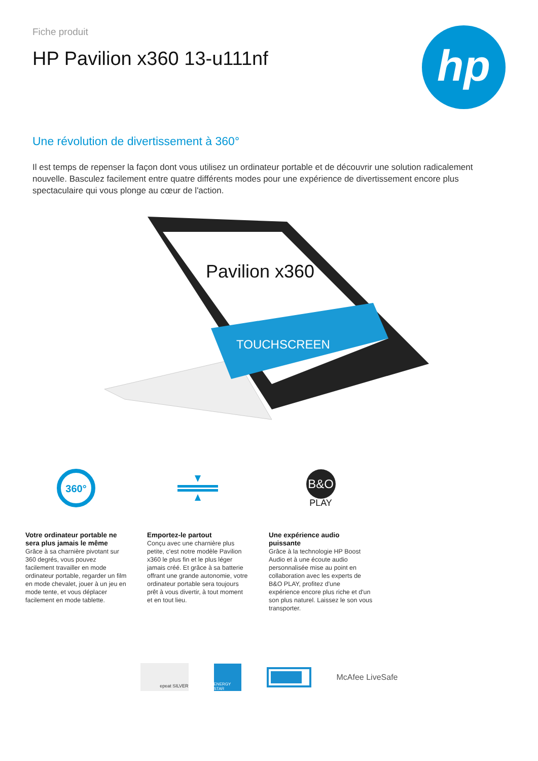Fiche produit
HP Pavilion x360 13-u111nf
hp
Une révolution de divertissement à 360°
Il est temps de repenser la façon dont vous utilisez un ordinateur portable et de découvrir une solution radicalement nouvelle. Basculez facilement entre quatre différents modes pour une expérience de divertissement encore plus spectaculaire qui vous plonge au cœur de l'action.
Pavilion x360
TOUCHSCREEN
360°
Votre ordinateur portable ne sera plus jamais le même
Grâce à sa charnière pivotant sur 360 degrés, vous pouvez facilement travailler en mode ordinateur portable, regarder un film en mode chevalet, jouer à un jeu en mode tente, et vous déplacer facilement en mode tablette.
Emportez-le partout
Conçu avec une charnière plus petite, c'est notre modèle Pavilion x360 le plus fin et le plus léger jamais créé. Et grâce à sa batterie offrant une grande autonomie, votre ordinateur portable sera toujours prêt à vous divertir, à tout moment et en tout lieu.
B&O
PLAY
Une expérience audio puissante
Grâce à la technologie HP Boost Audio et à une écoute audio personnalisée mise au point en collaboration avec les experts de B&O PLAY, profitez d'une expérience encore plus riche et d'un son plus naturel. Laissez le son vous transporter.
epeat SILVER
ENERGY STAR
McAfee LiveSafe